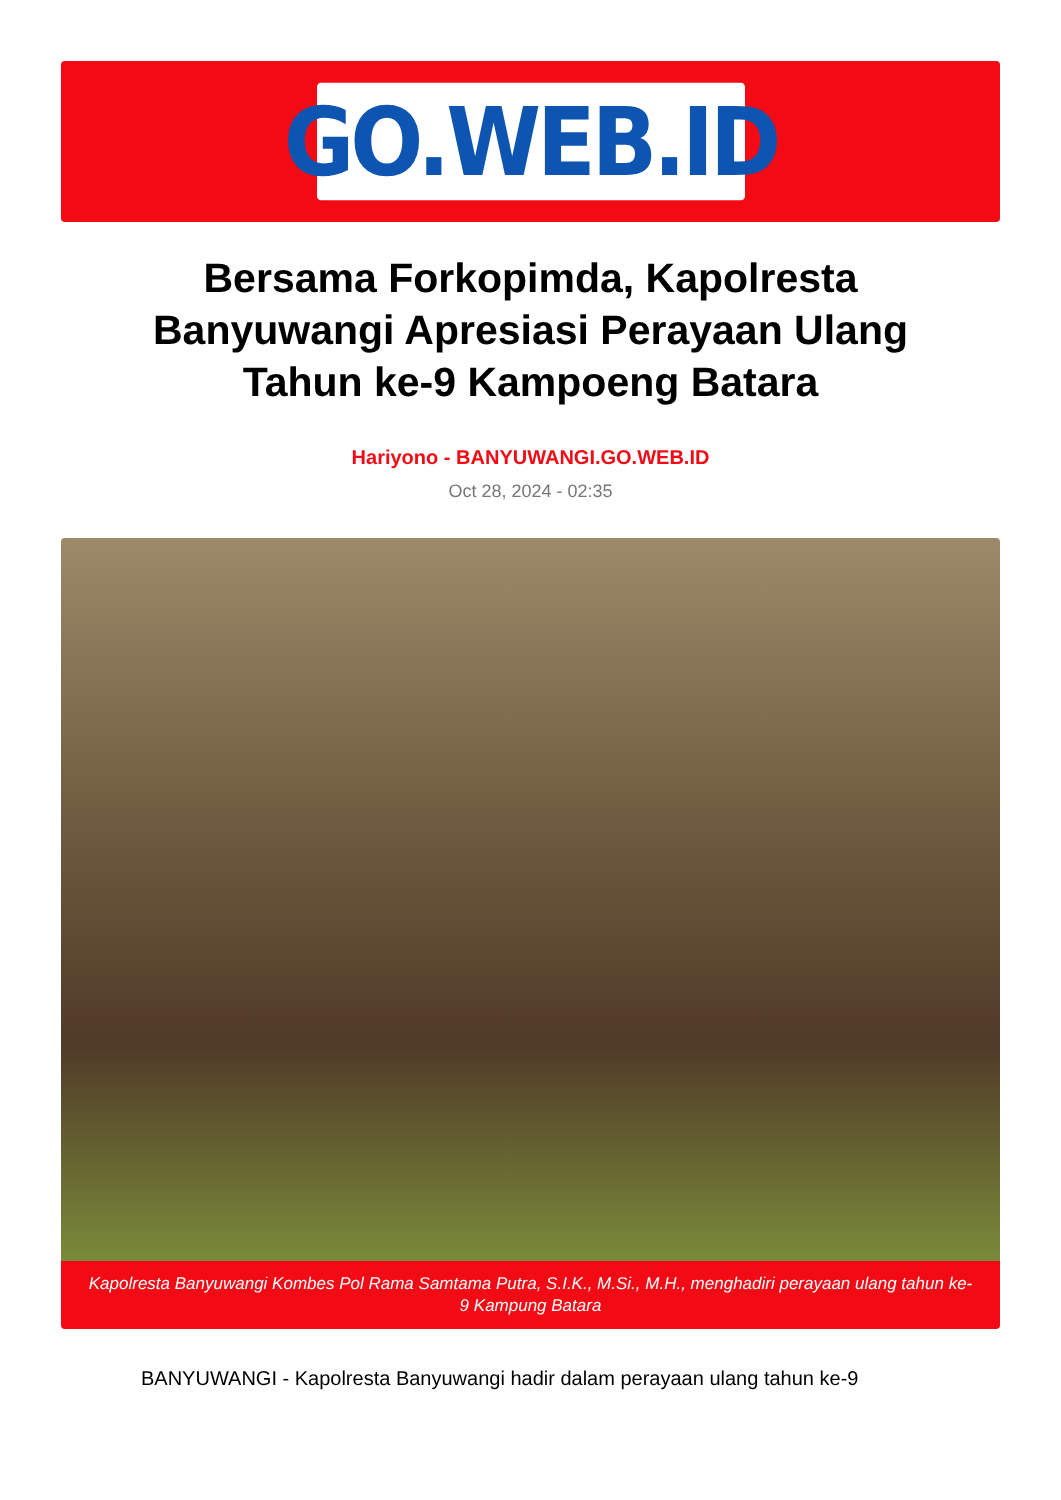GO.WEB.ID
Bersama Forkopimda, Kapolresta Banyuwangi Apresiasi Perayaan Ulang Tahun ke-9 Kampoeng Batara
Hariyono - BANYUWANGI.GO.WEB.ID
Oct 28, 2024 - 02:35
Kapolresta Banyuwangi Kombes Pol Rama Samtama Putra, S.I.K., M.Si., M.H., menghadiri perayaan ulang tahun ke-9 Kampung Batara
BANYUWANGI - Kapolresta Banyuwangi hadir dalam perayaan ulang tahun ke-9